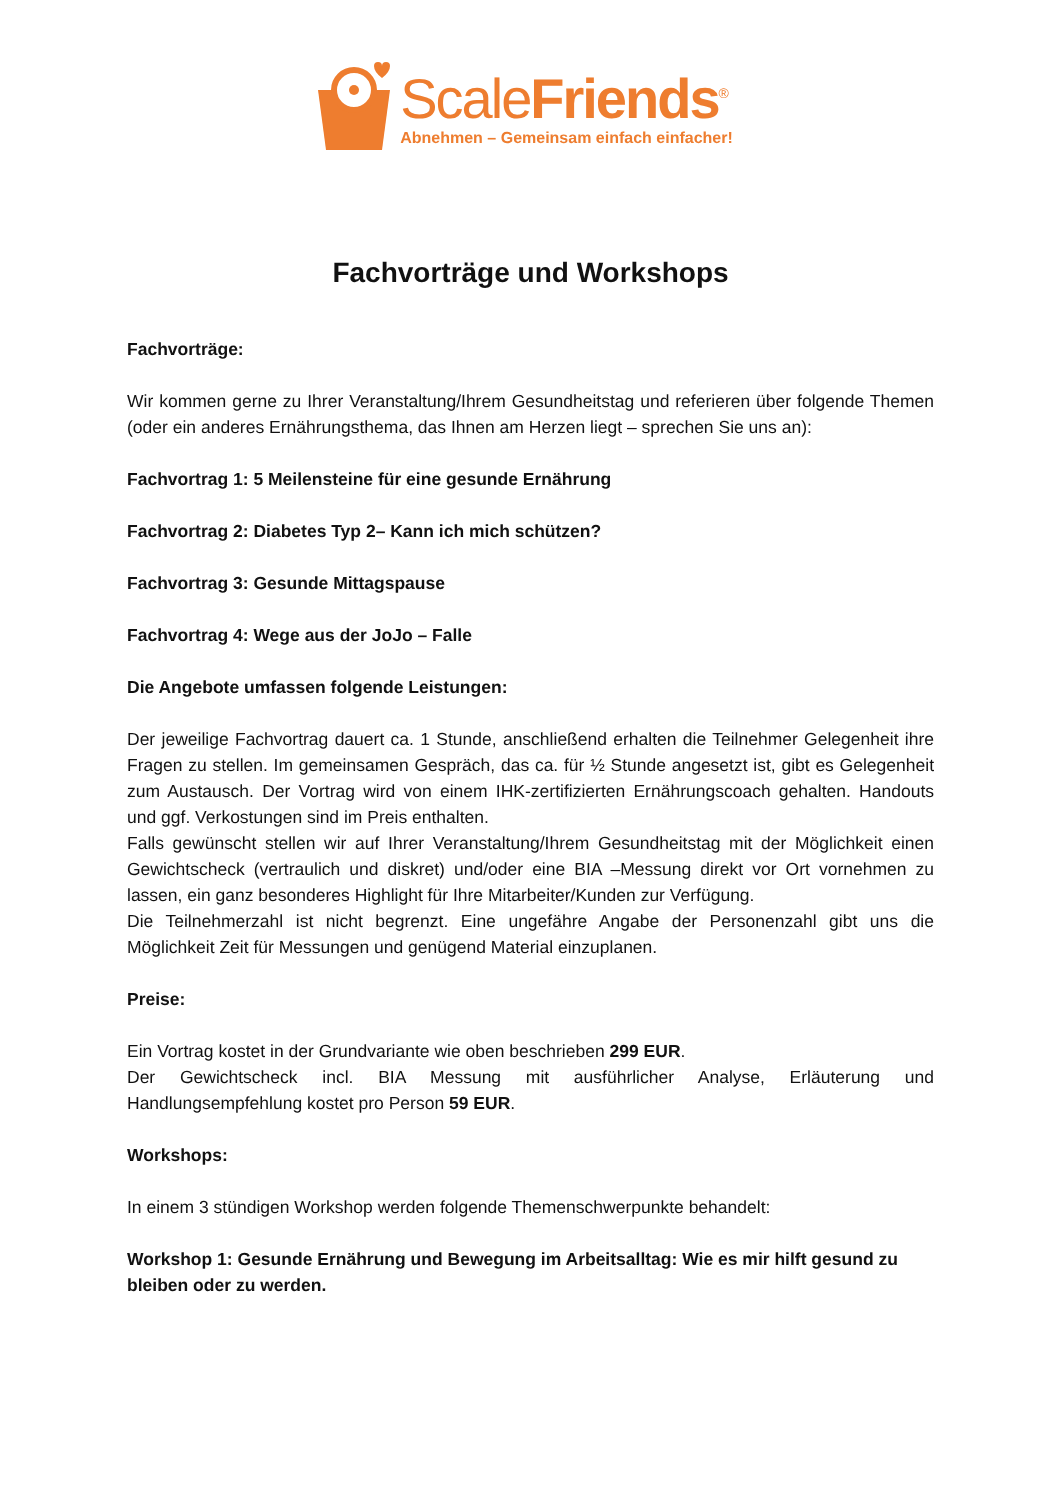ScaleFriends<sup>®</sup>
Abnehmen – Gemeinsam einfach einfacher!
Fachvorträge und Workshops
Fachvorträge:
Wir kommen gerne zu Ihrer Veranstaltung/Ihrem Gesundheitstag und referieren über folgende Themen (oder ein anderes Ernährungsthema, das Ihnen am Herzen liegt – sprechen Sie uns an):
Fachvortrag 1: 5 Meilensteine für eine gesunde Ernährung
Fachvortrag 2: Diabetes Typ 2– Kann ich mich schützen?
Fachvortrag 3: Gesunde Mittagspause
Fachvortrag 4: Wege aus der JoJo – Falle
Die Angebote umfassen folgende Leistungen:
Der jeweilige Fachvortrag dauert ca. 1 Stunde, anschließend erhalten die Teilnehmer Gelegenheit ihre Fragen zu stellen. Im gemeinsamen Gespräch, das ca. für ½ Stunde angesetzt ist, gibt es Gelegenheit zum Austausch. Der Vortrag wird von einem IHK-zertifizierten Ernährungscoach gehalten. Handouts und ggf. Verkostungen sind im Preis enthalten.
Falls gewünscht stellen wir auf Ihrer Veranstaltung/Ihrem Gesundheitstag mit der Möglichkeit einen Gewichtscheck (vertraulich und diskret) und/oder eine BIA –Messung direkt vor Ort vornehmen zu lassen, ein ganz besonderes Highlight für Ihre Mitarbeiter/Kunden zur Verfügung.
Die Teilnehmerzahl ist nicht begrenzt. Eine ungefähre Angabe der Personenzahl gibt uns die Möglichkeit Zeit für Messungen und genügend Material einzuplanen.
Preise:
Ein Vortrag kostet in der Grundvariante wie oben beschrieben 299 EUR.
Der Gewichtscheck incl. BIA Messung mit ausführlicher Analyse, Erläuterung und Handlungsempfehlung kostet pro Person 59 EUR.
Workshops:
In einem 3 stündigen Workshop werden folgende Themenschwerpunkte behandelt:
Workshop 1: Gesunde Ernährung und Bewegung im Arbeitsalltag: Wie es mir hilft gesund zu bleiben oder zu werden.